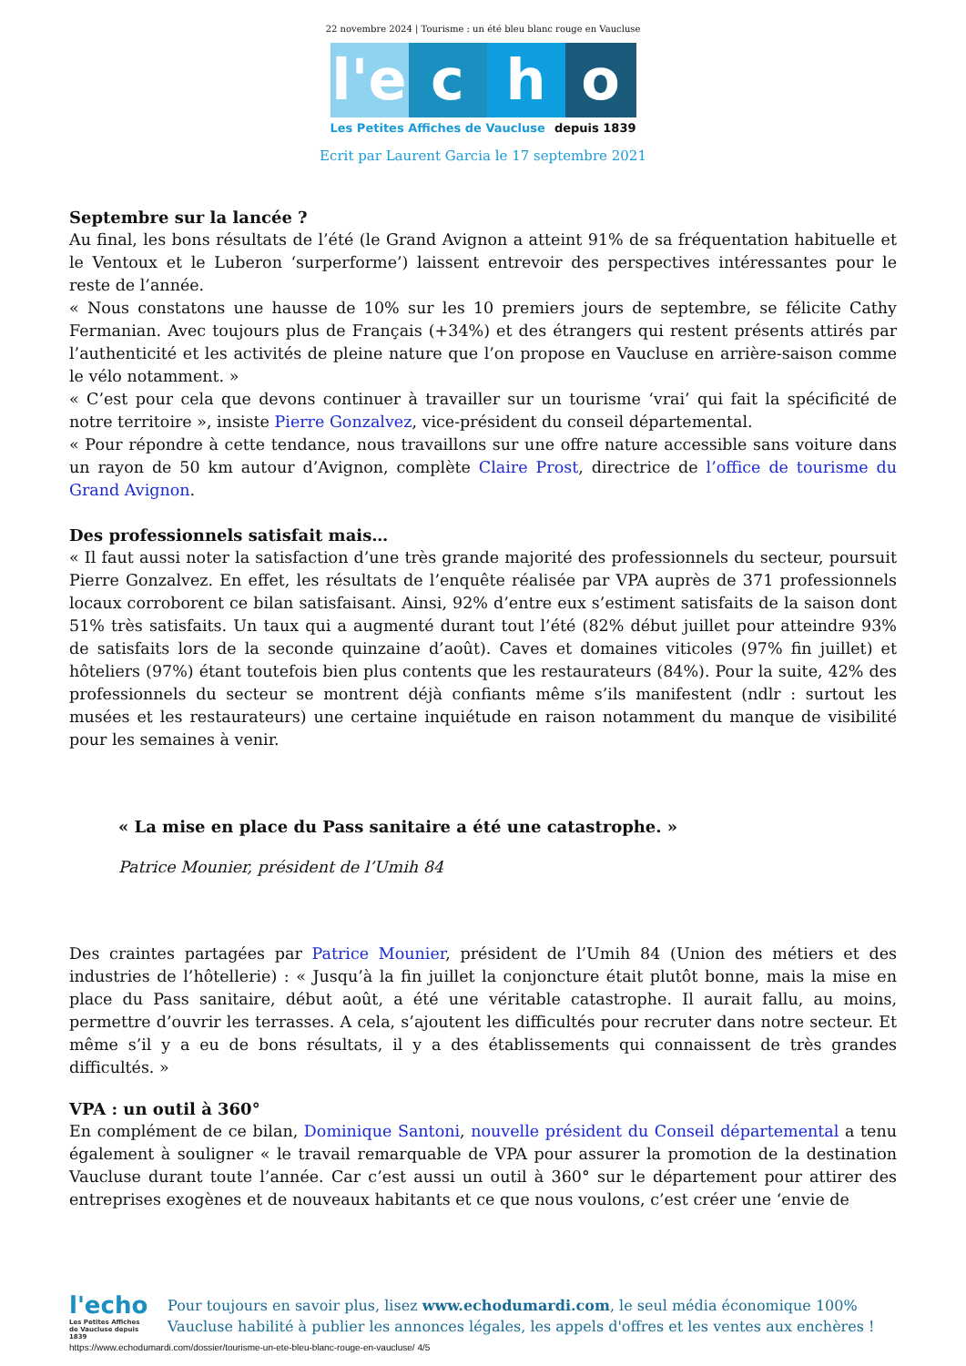22 novembre 2024 | Tourisme : un été bleu blanc rouge en Vaucluse
l'e
c
h
o
Les Petites Affiches de Vaucluse depuis 1839
Ecrit par Laurent Garcia le 17 septembre 2021
Septembre sur la lancée ?
Au final, les bons résultats de l’été (le Grand Avignon a atteint 91% de sa fréquentation habituelle et le Ventoux et le Luberon ‘surperforme’) laissent entrevoir des perspectives intéressantes pour le reste de l’année.
« Nous constatons une hausse de 10% sur les 10 premiers jours de septembre, se félicite Cathy Fermanian. Avec toujours plus de Français (+34%) et des étrangers qui restent présents attirés par l’authenticité et les activités de pleine nature que l’on propose en Vaucluse en arrière-saison comme le vélo notamment. »
« C’est pour cela que devons continuer à travailler sur un tourisme ‘vrai’ qui fait la spécificité de notre territoire », insiste Pierre Gonzalvez, vice-président du conseil départemental.
« Pour répondre à cette tendance, nous travaillons sur une offre nature accessible sans voiture dans un rayon de 50 km autour d’Avignon, complète Claire Prost, directrice de l’office de tourisme du Grand Avignon.
Des professionnels satisfait mais…
« Il faut aussi noter la satisfaction d’une très grande majorité des professionnels du secteur, poursuit Pierre Gonzalvez. En effet, les résultats de l’enquête réalisée par VPA auprès de 371 professionnels locaux corroborent ce bilan satisfaisant. Ainsi, 92% d’entre eux s’estiment satisfaits de la saison dont 51% très satisfaits. Un taux qui a augmenté durant tout l’été (82% début juillet pour atteindre 93% de satisfaits lors de la seconde quinzaine d’août). Caves et domaines viticoles (97% fin juillet) et hôteliers (97%) étant toutefois bien plus contents que les restaurateurs (84%). Pour la suite, 42% des professionnels du secteur se montrent déjà confiants même s’ils manifestent (ndlr : surtout les musées et les restaurateurs) une certaine inquiétude en raison notamment du manque de visibilité pour les semaines à venir.
« La mise en place du Pass sanitaire a été une catastrophe. »
Patrice Mounier, président de l’Umih 84
Des craintes partagées par Patrice Mounier, président de l’Umih 84 (Union des métiers et des industries de l’hôtellerie) : « Jusqu’à la fin juillet la conjoncture était plutôt bonne, mais la mise en place du Pass sanitaire, début août, a été une véritable catastrophe. Il aurait fallu, au moins, permettre d’ouvrir les terrasses. A cela, s’ajoutent les difficultés pour recruter dans notre secteur. Et même s’il y a eu de bons résultats, il y a des établissements qui connaissent de très grandes difficultés. »
VPA : un outil à 360°
En complément de ce bilan, Dominique Santoni, nouvelle président du Conseil départemental a tenu également à souligner « le travail remarquable de VPA pour assurer la promotion de la destination Vaucluse durant toute l’année. Car c’est aussi un outil à 360° sur le département pour attirer des entreprises exogènes et de nouveaux habitants et ce que nous voulons, c’est créer une ‘envie de
l'echo
Les Petites Affiches de Vaucluse depuis 1839
Pour toujours en savoir plus, lisez www.echodumardi.com, le seul média économique 100% Vaucluse habilité à publier les annonces légales, les appels d'offres et les ventes aux enchères !
https://www.echodumardi.com/dossier/tourisme-un-ete-bleu-blanc-rouge-en-vaucluse/ 4/5